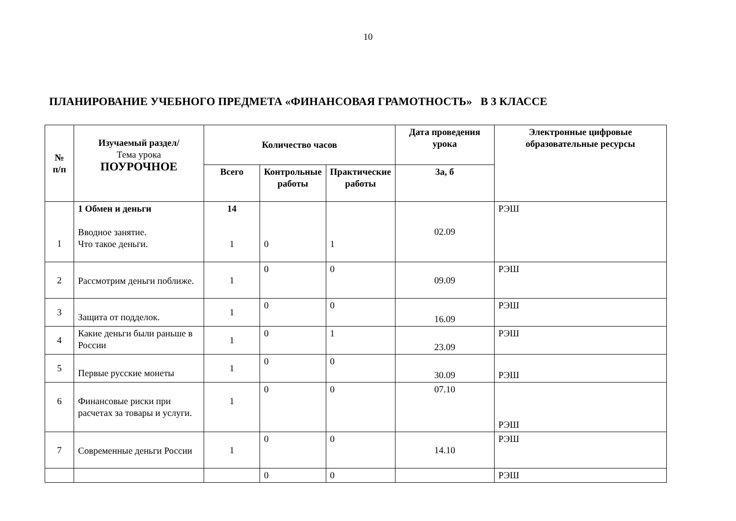10
ПЛАНИРОВАНИЕ УЧЕБНОГО ПРЕДМЕТА «ФИНАНСОВАЯ ГРАМОТНОСТЬ» В 3 КЛАССЕ
| № п/п | Изучаемый раздел/ Тема урока ПОУРОЧНОЕ | Количество часов | | | Дата проведения урока | Электронные цифровые образовательные ресурсы |
| --- | --- | --- | --- | --- | --- | --- |
| | | Всего | Контрольные работы | Практические работы | 3а, б | |
| 1 | 1 Обмен и деньги Вводное занятие. Что такое деньги. | 14 1 | 0 | 1 | 02.09 | РЭШ |
| 2 | Рассмотрим деньги поближе. | 1 | 0 | 0 | 09.09 | РЭШ |
| 3 | Защита от подделок. | 1 | 0 | 0 | 16.09 | РЭШ |
| 4 | Какие деньги были раньше в России | 1 | 0 | 1 | 23.09 | РЭШ |
| 5 | Первые русские монеты | 1 | 0 | 0 | 30.09 | РЭШ |
| 6 | Финансовые риски при расчетах за товары и услуги. | 1 | 0 | 0 | 07.10 | РЭШ |
| 7 | Современные деньги России | 1 | 0 | 0 | 14.10 | РЭШ |
| | | | 0 | 0 | | РЭШ |